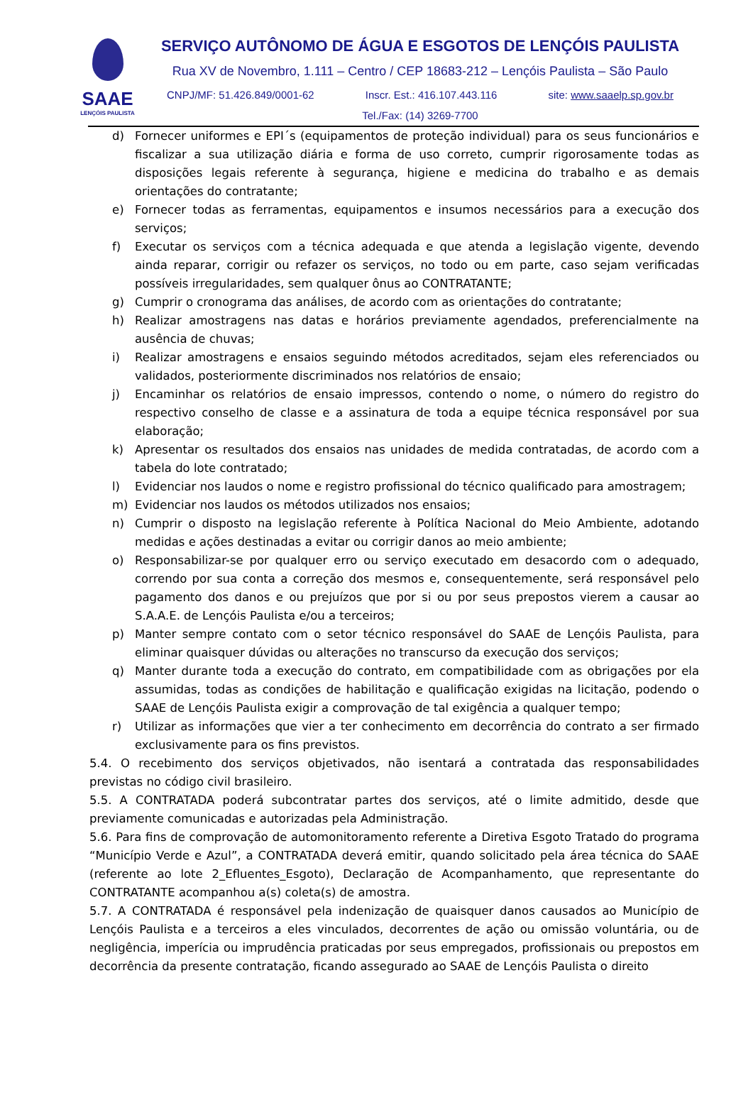SAAE
LENÇÓIS PAULISTA
SERVIÇO AUTÔNOMO DE ÁGUA E ESGOTOS DE LENÇÓIS PAULISTA
Rua XV de Novembro, 1.111 – Centro / CEP 18683-212 – Lençóis Paulista – São Paulo
CNPJ/MF: 51.426.849/0001-62 Inscr. Est.: 416.107.443.116 site: www.saaelp.sp.gov.br
Tel./Fax: (14) 3269-7700
d) Fornecer uniformes e EPI´s (equipamentos de proteção individual) para os seus funcionários e fiscalizar a sua utilização diária e forma de uso correto, cumprir rigorosamente todas as disposições legais referente à segurança, higiene e medicina do trabalho e as demais orientações do contratante;
e) Fornecer todas as ferramentas, equipamentos e insumos necessários para a execução dos serviços;
f) Executar os serviços com a técnica adequada e que atenda a legislação vigente, devendo ainda reparar, corrigir ou refazer os serviços, no todo ou em parte, caso sejam verificadas possíveis irregularidades, sem qualquer ônus ao CONTRATANTE;
g) Cumprir o cronograma das análises, de acordo com as orientações do contratante;
h) Realizar amostragens nas datas e horários previamente agendados, preferencialmente na ausência de chuvas;
i) Realizar amostragens e ensaios seguindo métodos acreditados, sejam eles referenciados ou validados, posteriormente discriminados nos relatórios de ensaio;
j) Encaminhar os relatórios de ensaio impressos, contendo o nome, o número do registro do respectivo conselho de classe e a assinatura de toda a equipe técnica responsável por sua elaboração;
k) Apresentar os resultados dos ensaios nas unidades de medida contratadas, de acordo com a tabela do lote contratado;
l) Evidenciar nos laudos o nome e registro profissional do técnico qualificado para amostragem;
m) Evidenciar nos laudos os métodos utilizados nos ensaios;
n) Cumprir o disposto na legislação referente à Política Nacional do Meio Ambiente, adotando medidas e ações destinadas a evitar ou corrigir danos ao meio ambiente;
o) Responsabilizar-se por qualquer erro ou serviço executado em desacordo com o adequado, correndo por sua conta a correção dos mesmos e, consequentemente, será responsável pelo pagamento dos danos e ou prejuízos que por si ou por seus prepostos vierem a causar ao S.A.A.E. de Lençóis Paulista e/ou a terceiros;
p) Manter sempre contato com o setor técnico responsável do SAAE de Lençóis Paulista, para eliminar quaisquer dúvidas ou alterações no transcurso da execução dos serviços;
q) Manter durante toda a execução do contrato, em compatibilidade com as obrigações por ela assumidas, todas as condições de habilitação e qualificação exigidas na licitação, podendo o SAAE de Lençóis Paulista exigir a comprovação de tal exigência a qualquer tempo;
r) Utilizar as informações que vier a ter conhecimento em decorrência do contrato a ser firmado exclusivamente para os fins previstos.
5.4. O recebimento dos serviços objetivados, não isentará a contratada das responsabilidades previstas no código civil brasileiro.
5.5. A CONTRATADA poderá subcontratar partes dos serviços, até o limite admitido, desde que previamente comunicadas e autorizadas pela Administração.
5.6. Para fins de comprovação de automonitoramento referente a Diretiva Esgoto Tratado do programa “Município Verde e Azul”, a CONTRATADA deverá emitir, quando solicitado pela área técnica do SAAE (referente ao lote 2_Efluentes_Esgoto), Declaração de Acompanhamento, que representante do CONTRATANTE acompanhou a(s) coleta(s) de amostra.
5.7. A CONTRATADA é responsável pela indenização de quaisquer danos causados ao Município de Lençóis Paulista e a terceiros a eles vinculados, decorrentes de ação ou omissão voluntária, ou de negligência, imperícia ou imprudência praticadas por seus empregados, profissionais ou prepostos em decorrência da presente contratação, ficando assegurado ao SAAE de Lençóis Paulista o direito